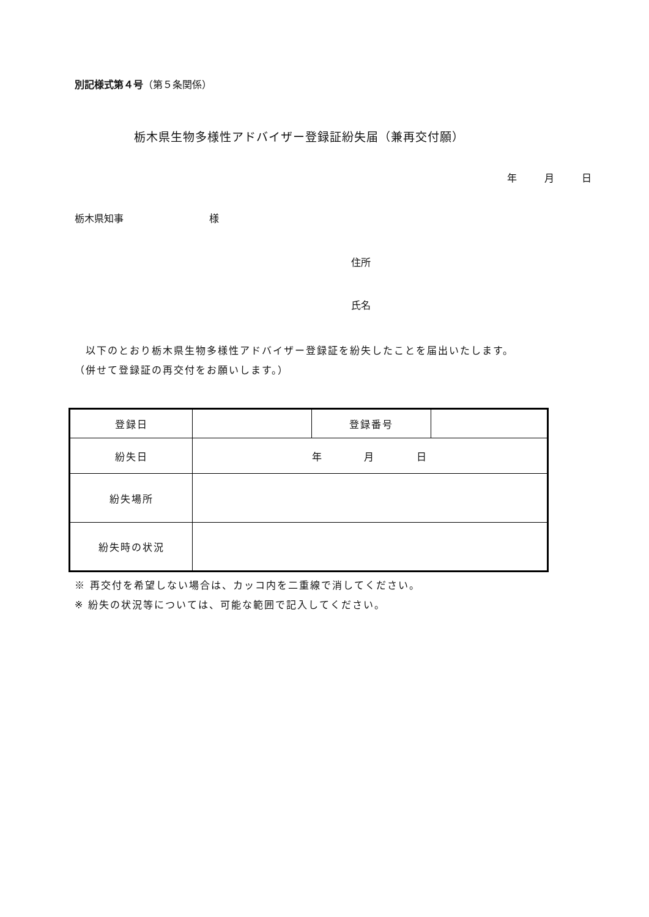別記様式第４号（第５条関係）
栃木県生物多様性アドバイザー登録証紛失届（兼再交付願）
年 月 日
栃木県知事 様
住所
氏名
　以下のとおり栃木県生物多様性アドバイザー登録証を紛失したことを届出いたします。
（併せて登録証の再交付をお願いします。）
| 登録日 | | 登録番号 | |
| 紛失日 | 年 月 日 | | |
| 紛失場所 | | | |
| 紛失時の状況 | | | |
※ 再交付を希望しない場合は、カッコ内を二重線で消してください。
※ 紛失の状況等については、可能な範囲で記入してください。